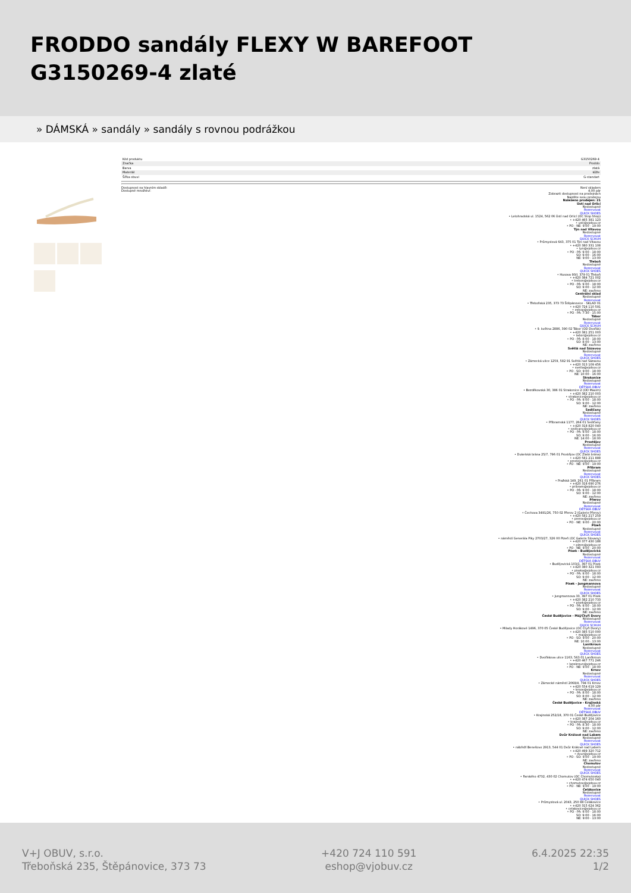FRODDO sandály FLEXY W BAREFOOT G3150269-4 zlaté
» DÁMSKÁ » sandály » sandály s rovnou podrážkou
| Kód produktu | G3150269-4 |
| Značka | Froddo |
| Barva | zlatá |
| Materiál | kůže |
| Šířka obuvi | G-standart |
Dostupnost na hlavním skladě:
Dostupné množství:
Není skladem
4,00 pár
Zobrazit dostupnost na prodejnách
Najděte svou prodejnu
Nalezeno prodejen: 21
Ústí nad Orlicí
Nedostupné
Rezervovat
QUICK SHOES
• Letohradská ul. 1524, 562 06 Ústí nad Orlicí (OC Stop Shop)
• +420 465 381 123
• usti@vjobuv.cz
• PO - NE: 9:00 - 19:00
Týn nad Vltavou
Nedostupné
Rezervovat
QUICK SCHUH
• Průmyslová 643, 375 01 Týn nad Vltavou
• +420 380 331 108
• tyn@vjobuv.cz
• PO - PÁ: 9:00 - 18:00
SO: 9:00 - 16:00
NE: 9:00 - 13:00
Třeboň
Nedostupné
Rezervovat
QUICK SHOES
• Husova 90/I, 379 01 Třeboň
• +420 384 721 002
• trebon@vjobuv.cz
• PO - PÁ: 9:00 - 18:00
SO: 9:00 - 12:00
NE: zavřeno
Centrální sklad
Nedostupné
Rezervovat
• Třeboňská 235, 373 73 Štěpánovice - SKLAD 01
• +420 724 110 591
• eshop@vjobuv.cz
• PO - PÁ: 7:30 - 15:00
Tábor
Nedostupné
Rezervovat
QUICK SCHUH
• 9. května 2886, 390 02 Tábor (OD Dvořák)
• +420 381 251 003
• tabor@vjobuv.cz
• PO - PÁ: 8:00 - 18:00
SO: 8:00 - 13:00
NE: zavřeno
Světlá nad Sázavou
Nedostupné
Rezervovat
QUICK SHOES
• Zámecká ulice 1259, 582 91 Světlá nad Sázavou
• +420 313 109 456
• svetla@vjobuv.cz
• PO - SO: 9:00 - 18:00
NE: 10:00 - 16:00
Strakonice
Nedostupné
Rezervovat
DĚTSKÁ OBUV
• Bezděkovská 30, 386 01 Strakonice 2 (OD Maxim)
• +420 382 210 003
• strakonice@vjobuv.cz
• PO - PÁ: 9:00 - 18:00
SO: 9:00 - 12:00
NE: zavřeno
Sedlčany
Nedostupné
Rezervovat
QUICK SHOES
• Příbramská 1177, 264 01 Sedlčany
• +420 318 820 040
• sedlcany@vjobuv.cz
• PO - PÁ: 9:00 - 18:00
SO: 9:00 - 16:00
NE: 14:00 - 18:00
Prostějov
Nedostupné
Rezervovat
QUICK SHOES
• Dukelská brána 25/7, 796 01 Prostějov (OC Zlatá brána)
• +420 581 211 888
• prostejov@vjobuv.cz
• PO - NE: 9:00 - 19:00
Příbram
Nedostupné
Rezervovat
QUICK SHOES
• Pražská 149, 261 01 Příbram
• +420 318 690 276
• pribram@vjobuv.cz
• PO - PÁ: 9:00 - 18:00
SO: 9:00 - 12:00
NE: zavřeno
Přerov
Nedostupné
Rezervovat
DĚTSKÁ OBUV
• Čechova 3491/26, 750 02 Přerov 2 (Galerie Přerov)
• +420 581 217 259
• prerov@vjobuv.cz
• PO - NE: 9:00 - 20:00
Plzeň
Nedostupné
Rezervovat
QUICK SHOES
• náměstí Generála Píky 2703/27, 326 00 Plzeň (OC Galerie Slovany)
• +420 377 430 188
• plzen@vjobuv.cz
• PO - NE: 9:00 - 20:00
Písek - Budějovická
Nedostupné
Rezervovat
DĚTSKÁ OBUV
• Budějovická 103/1, 397 01 Písek
• +420 380 321 093
• piseka@vjobuv.cz
• PO - PÁ: 9:00 - 18:00
SO: 9:00 - 12:00
NE: zavřeno
Písek - Jungmannova
Nedostupné
Rezervovat
QUICK SHOES
• Jungmannova 33, 397 01 Písek
• +420 382 210 733
• pisek@vjobuv.cz
• PO - PÁ: 9:00 - 18:00
SO: 9:00 - 12:00
NE: zavřeno
České Budějovice - Máj/Čtyři Dvory
Nedostupné
Rezervovat
QUICK SCHUH
• Milady Horákové 1496, 370 05 České Budějovice (OC Čtyři Dvory)
• +420 385 510 000
• maj@vjobuv.cz
• PO - SO: 9:00 - 20:00
NE: 10:00 - 13:00
Lanškroun
Nedostupné
Rezervovat
QUICK SHOES
• Dvořákova ulice 1163, 563 01 Lanškroun
• +420 467 771 246
• lanskroun@vjobuv.cz
• PO - NE: 9:00 - 18:00
Krnov
Nedostupné
Rezervovat
QUICK SHOES
• Zámecké náměstí 2068/4, 794 01 Krnov
• +420 554 619 129
• krnov@vjobuv.cz
• PO - PÁ: 8:00 - 18:00
SO: 8:00 - 12:00
NE: zavřeno
České Budějovice - Krajinská
4,00 pár
Rezervovat
DĚTSKÁ OBUV
• Krajinská 252/18, 370 01 České Budějovice
• +420 387 204 160
• krajinska@vjobuv.cz
• PO - PÁ: 8:30 - 18:00
SO: 9:00 - 12:00
NE: zavřeno
Dvůr Králové nad Labem
Nedostupné
Rezervovat
QUICK SHOES
• nábřeží Benešovo 2913, 544 01 Dvůr Králové nad Labem
• +420 499 320 712
• dvur@vjobuv.cz
• PO - SO: 9:00 - 19:00
NE: zavřeno
Chomutov
Nedostupné
Rezervovat
QUICK SHOES
• Farského 4732, 430 02 Chomutov (OC Chomutovka)
• +420 474 650 040
• chomutov@vjobuv.cz
• PO - NE: 9:00 - 19:00
Čelákovice
Nedostupné
Rezervovat
QUICK SHOES
• Průmyslová ul. 2043, 250 88 Čelákovice
• +420 315 624 362
• celakovice@vjobuv.cz
• PO - PÁ: 9:00 - 18:00
SO: 9:00 - 16:00
NE: 9:00 - 13:00
V+J OBUV, s.r.o.
Třeboňská 235, Štěpánovice, 373 73
+420 724 110 591
eshop@vjobuv.cz
6.4.2025 22:35
1/2